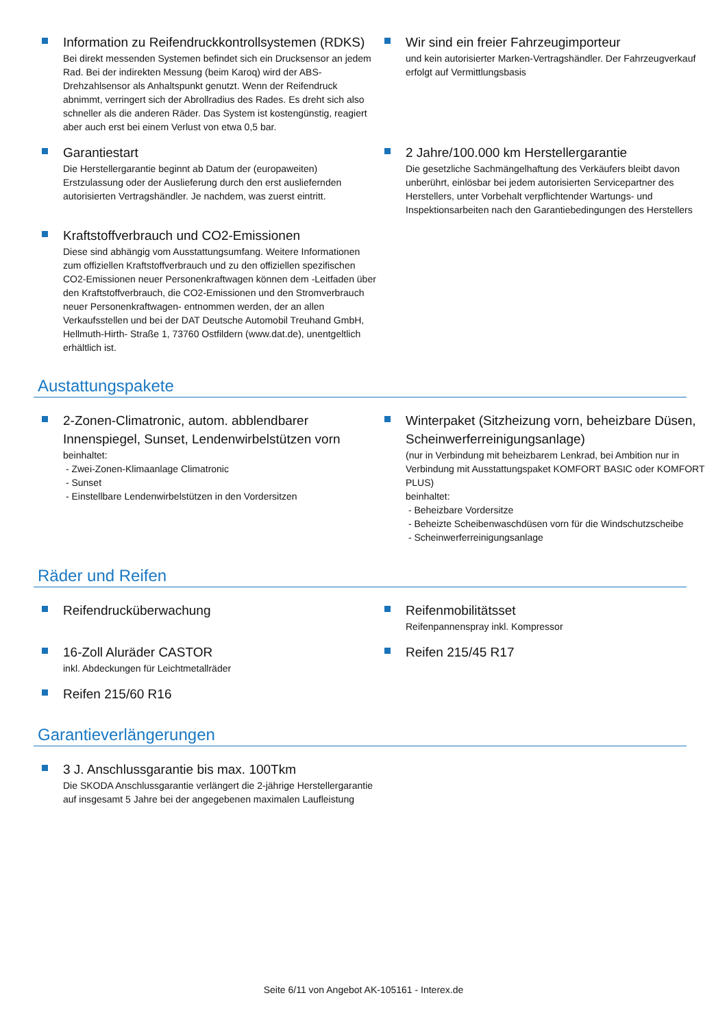Information zu Reifendruckkontrollsystemen (RDKS)
Bei direkt messenden Systemen befindet sich ein Drucksensor an jedem Rad. Bei der indirekten Messung (beim Karoq) wird der ABS-Drehzahlsensor als Anhaltspunkt genutzt. Wenn der Reifendruck abnimmt, verringert sich der Abrollradius des Rades. Es dreht sich also schneller als die anderen Räder. Das System ist kostengünstig, reagiert aber auch erst bei einem Verlust von etwa 0,5 bar.
Wir sind ein freier Fahrzeugimporteur
und kein autorisierter Marken-Vertragshändler. Der Fahrzeugverkauf erfolgt auf Vermittlungsbasis
Garantiestart
Die Herstellergarantie beginnt ab Datum der (europaweiten) Erstzulassung oder der Auslieferung durch den erst ausliefernden autorisierten Vertragshändler. Je nachdem, was zuerst eintritt.
2 Jahre/100.000 km Herstellergarantie
Die gesetzliche Sachmängelhaftung des Verkäufers bleibt davon unberührt, einlösbar bei jedem autorisierten Servicepartner des Herstellers, unter Vorbehalt verpflichtender Wartungs- und Inspektionsarbeiten nach den Garantiebedingungen des Herstellers
Kraftstoffverbrauch und CO2-Emissionen
Diese sind abhängig vom Ausstattungsumfang. Weitere Informationen zum offiziellen Kraftstoffverbrauch und zu den offiziellen spezifischen CO2-Emissionen neuer Personenkraftwagen können dem -Leitfaden über den Kraftstoffverbrauch, die CO2-Emissionen und den Stromverbrauch neuer Personenkraftwagen- entnommen werden, der an allen Verkaufsstellen und bei der DAT Deutsche Automobil Treuhand GmbH, Hellmuth-Hirth- Straße 1, 73760 Ostfildern (www.dat.de), unentgeltlich erhältlich ist.
Austattungspakete
2-Zonen-Climatronic, autom. abblendbarer Innenspiegel, Sunset, Lendenwirbelstützen vorn
beinhaltet:
- Zwei-Zonen-Klimaanlage Climatronic
- Sunset
- Einstellbare Lendenwirbelstützen in den Vordersitzen
Winterpaket (Sitzheizung vorn, beheizbare Düsen, Scheinwerferreinigungsanlage)
(nur in Verbindung mit beheizbarem Lenkrad, bei Ambition nur in Verbindung mit Ausstattungspaket KOMFORT BASIC oder KOMFORT PLUS)
beinhaltet:
- Beheizbare Vordersitze
- Beheizte Scheibenwaschdüsen vorn für die Windschutzscheibe
- Scheinwerferreinigungsanlage
Räder und Reifen
Reifendrucküberwachung
Reifenmobilitätsset
Reifenpannenspray inkl. Kompressor
16-Zoll Aluräder CASTOR
inkl. Abdeckungen für Leichtmetallräder
Reifen 215/45 R17
Reifen 215/60 R16
Garantieverlängerungen
3 J. Anschlussgarantie bis max. 100Tkm
Die SKODA Anschlussgarantie verlängert die 2-jährige Herstellergarantie auf insgesamt 5 Jahre bei der angegebenen maximalen Laufleistung
Seite 6/11 von Angebot AK-105161 - Interex.de